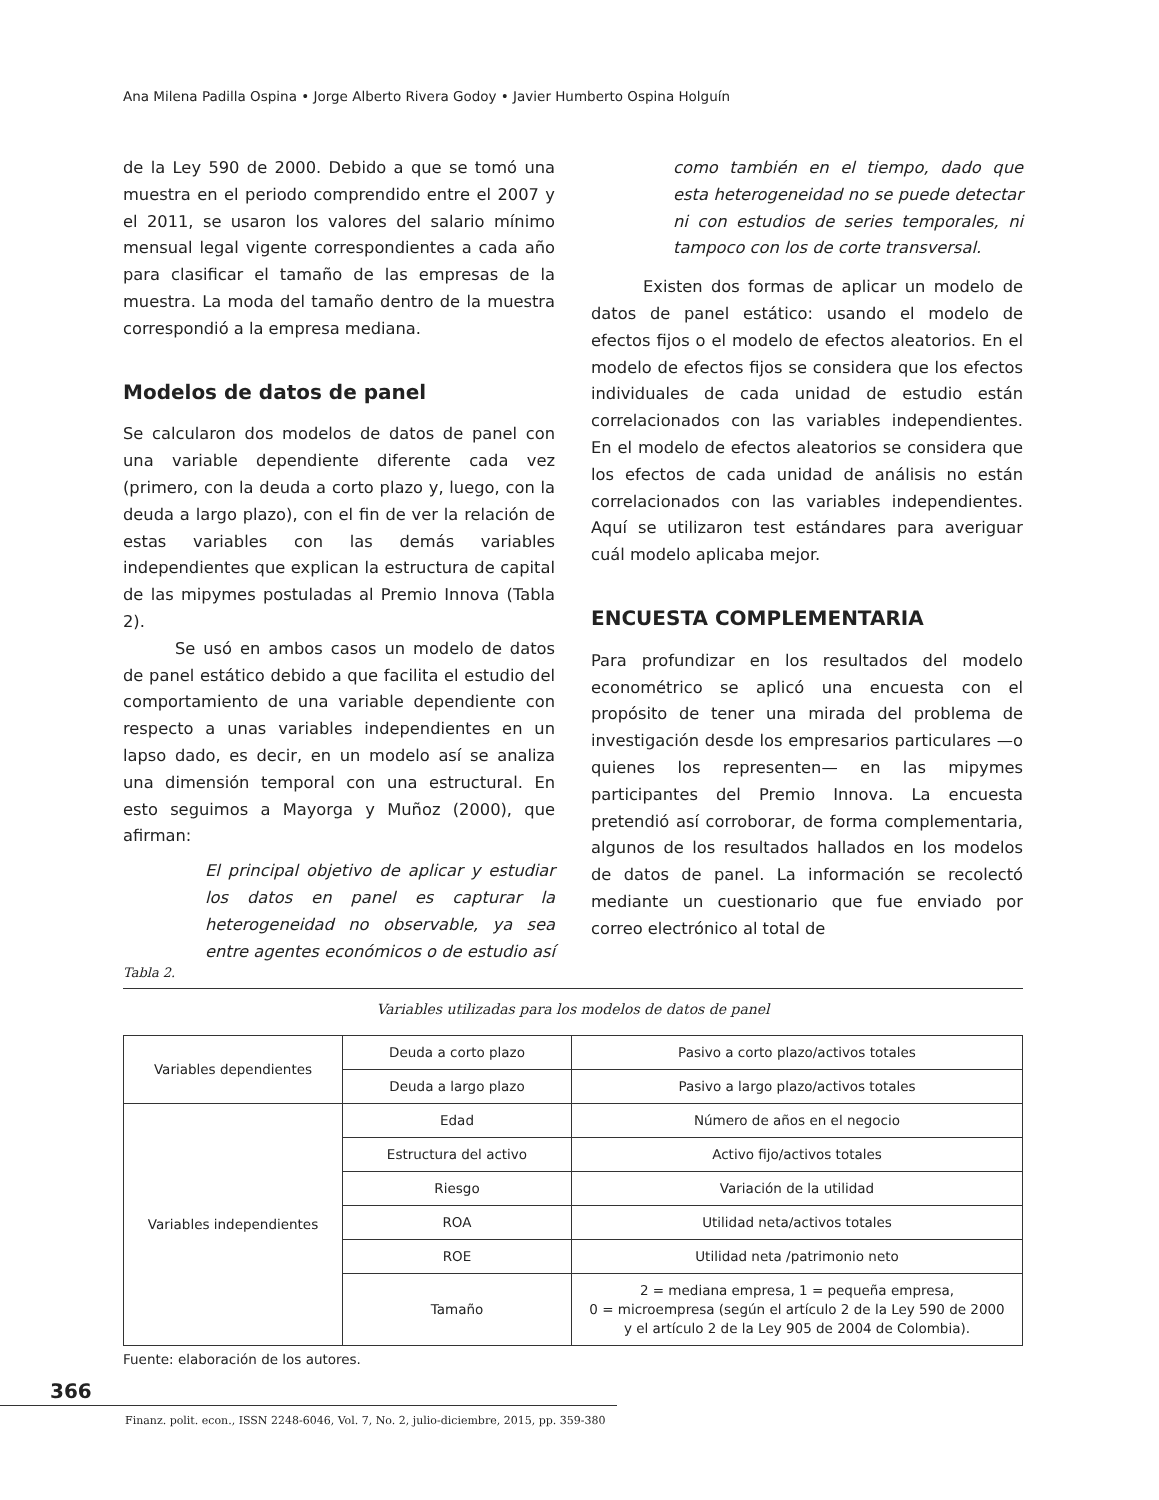Ana Milena Padilla Ospina • Jorge Alberto Rivera Godoy • Javier Humberto Ospina Holguín
de la Ley 590 de 2000. Debido a que se tomó una muestra en el periodo comprendido entre el 2007 y el 2011, se usaron los valores del salario mínimo mensual legal vigente correspondientes a cada año para clasificar el tamaño de las empresas de la muestra. La moda del tamaño dentro de la muestra correspondió a la empresa mediana.
Modelos de datos de panel
Se calcularon dos modelos de datos de panel con una variable dependiente diferente cada vez (primero, con la deuda a corto plazo y, luego, con la deuda a largo plazo), con el fin de ver la relación de estas variables con las demás variables independientes que explican la estructura de capital de las mipymes postuladas al Premio Innova (Tabla 2).
Se usó en ambos casos un modelo de datos de panel estático debido a que facilita el estudio del comportamiento de una variable dependiente con respecto a unas variables independientes en un lapso dado, es decir, en un modelo así se analiza una dimensión temporal con una estructural. En esto seguimos a Mayorga y Muñoz (2000), que afirman:
El principal objetivo de aplicar y estudiar los datos en panel es capturar la heterogeneidad no observable, ya sea entre agentes económicos o de estudio así
como también en el tiempo, dado que esta heterogeneidad no se puede detectar ni con estudios de series temporales, ni tampoco con los de corte transversal.
Existen dos formas de aplicar un modelo de datos de panel estático: usando el modelo de efectos fijos o el modelo de efectos aleatorios. En el modelo de efectos fijos se considera que los efectos individuales de cada unidad de estudio están correlacionados con las variables independientes. En el modelo de efectos aleatorios se considera que los efectos de cada unidad de análisis no están correlacionados con las variables independientes. Aquí se utilizaron test estándares para averiguar cuál modelo aplicaba mejor.
ENCUESTA COMPLEMENTARIA
Para profundizar en los resultados del modelo econométrico se aplicó una encuesta con el propósito de tener una mirada del problema de investigación desde los empresarios particulares —o quienes los representen— en las mipymes participantes del Premio Innova. La encuesta pretendió así corroborar, de forma complementaria, algunos de los resultados hallados en los modelos de datos de panel. La información se recolectó mediante un cuestionario que fue enviado por correo electrónico al total de
Tabla 2.
Variables utilizadas para los modelos de datos de panel
| Variables dependientes | Deuda a corto plazo | Pasivo a corto plazo/activos totales |
| | Deuda a largo plazo | Pasivo a largo plazo/activos totales |
| Variables independientes | Edad | Número de años en el negocio |
| | Estructura del activo | Activo fijo/activos totales |
| | Riesgo | Variación de la utilidad |
| | ROA | Utilidad neta/activos totales |
| | ROE | Utilidad neta /patrimonio neto |
| | Tamaño | 2 = mediana empresa, 1 = pequeña empresa, 0 = microempresa (según el artículo 2 de la Ley 590 de 2000 y el artículo 2 de la Ley 905 de 2004 de Colombia). |
Fuente: elaboración de los autores.
366
Finanz. polit. econ., ISSN 2248-6046, Vol. 7, No. 2, julio-diciembre, 2015, pp. 359-380